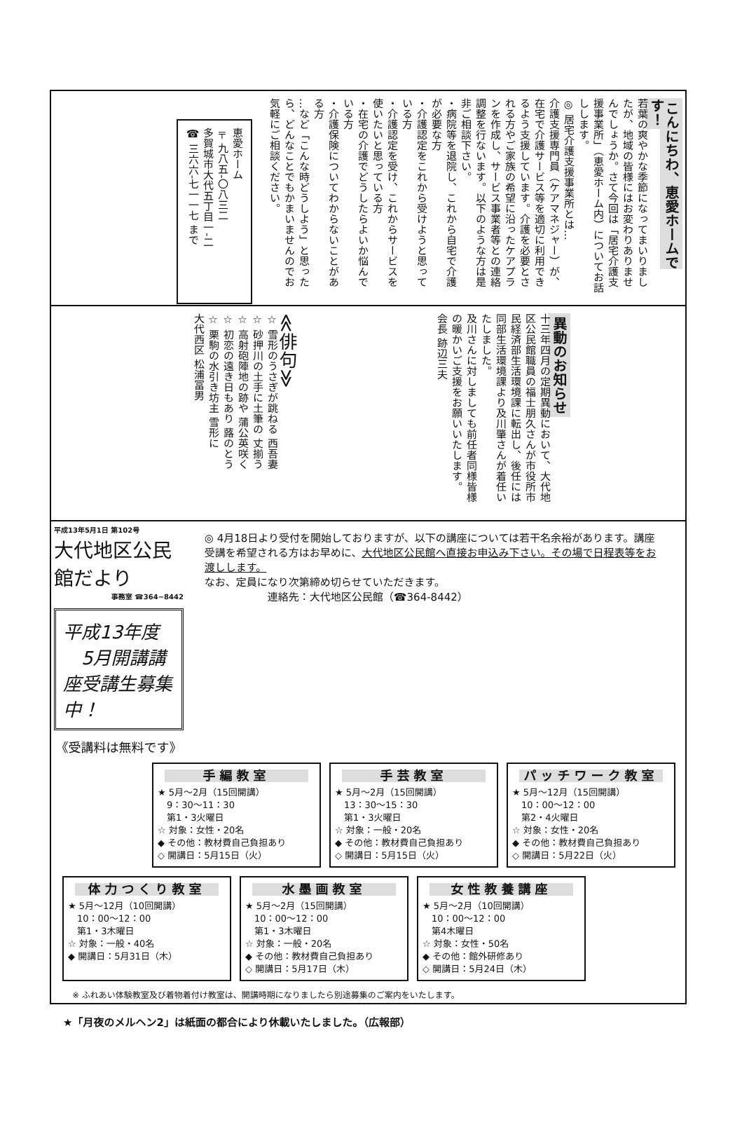こんにちわ、恵愛ホームです！
若葉の爽やかな季節になってまいりましたが、地域の皆様にはお変わりありませんでしょうか。さて今回は「居宅介護支援事業所」（恵愛ホーム内）についてお話しします。
◎ 居宅介護支援事業所とは…
介護支援専門員（ケアマネジャー）が、在宅で介護サービス等を適切に利用できるよう支援しています。介護を必要とされる方やご家族の希望に沿ったケアプランを作成し、サービス事業者等との連絡調整を行ないます。以下のような方は是非ご相談下さい。
・病院等を退院し、これから自宅で介護が必要な方
・介護認定をこれから受けようと思っている方
・介護認定を受け、これからサービスを使いたいと思っている方
・在宅の介護でどうしたらよいか悩んでいる方
・介護保険についてわからないことがある方
…など「こんな時どうしよう」と思ったら、どんなことでもかまいませんのでお気軽にご相談ください。
恵愛ホーム
〒九八五‐〇八三二
多賀城市大代五丁目一‐二
☎ 三六六‐七一一七 まで
異動のお知らせ
十三年四月の定期異動において、大代地区公民館職員の福士朋久さんが市役所市民経済部生活環境課に転出し、後任には同部生活環境課より及川肇さんが着任いたしました。
及川さんに対しましても前任者同様皆様の暖かいご支援をお願いいたします。
会長 跡辺三夫
≪俳句≫
☆ 雪形のうさぎが跳ねる 西吾妻
☆ 砂押川の土手に土筆の 丈揃う
☆ 高射砲陣地の跡や 蒲公英咲く
☆ 初恋の遠き日もあり 蕗のとう
☆ 栗駒の水引き坊主 雪形に
大代西区 松浦冨男
平成13年5月1日 第102号
大代地区公民館だより
事務室 ☎364−8442
平成13年度
　5月開講講座受講生募集中！
《受講料は無料です》
◎ 4月18日より受付を開始しておりますが、以下の講座については若干名余裕があります。講座受講を希望される方はお早めに、大代地区公民館へ直接お申込み下さい。その場で日程表等をお渡しします。
なお、定員になり次第締め切らせていただきます。
連絡先：大代地区公民館（☎364-8442）
手編教室
★ 5月〜2月（15回開講）
　9：30〜11：30
　第1・3火曜日
☆ 対象：女性・20名
◆ その他：教材費自己負担あり
◇ 開講日：5月15日（火）
手芸教室
★ 5月〜2月（15回開講）
　13：30〜15：30
　第1・3火曜日
☆ 対象：一般・20名
◆ その他：教材費自己負担あり
◇ 開講日：5月15日（火）
パッチワーク教室
★ 5月〜12月（15回開講）
　10：00〜12：00
　第2・4火曜日
☆ 対象：女性・20名
◆ その他：教材費自己負担あり
◇ 開講日：5月22日（火）
体力つくり教室
★ 5月〜12月（10回開講）
　10：00〜12：00
　第1・3木曜日
☆ 対象：一般・40名
◆ 開講日：5月31日（木）
水墨画教室
★ 5月〜2月（15回開講）
　10：00〜12：00
　第1・3木曜日
☆ 対象：一般・20名
◆ その他：教材費自己負担あり
◇ 開講日：5月17日（木）
女性教養講座
★ 5月〜2月（10回開講）
　10：00〜12：00
　第4木曜日
☆ 対象：女性・50名
◆ その他：館外研修あり
◇ 開講日：5月24日（木）
※ ふれあい体験教室及び着物着付け教室は、開講時期になりましたら別途募集のご案内をいたします。
★「月夜のメルヘン2」は紙面の都合により休載いたしました。（広報部）